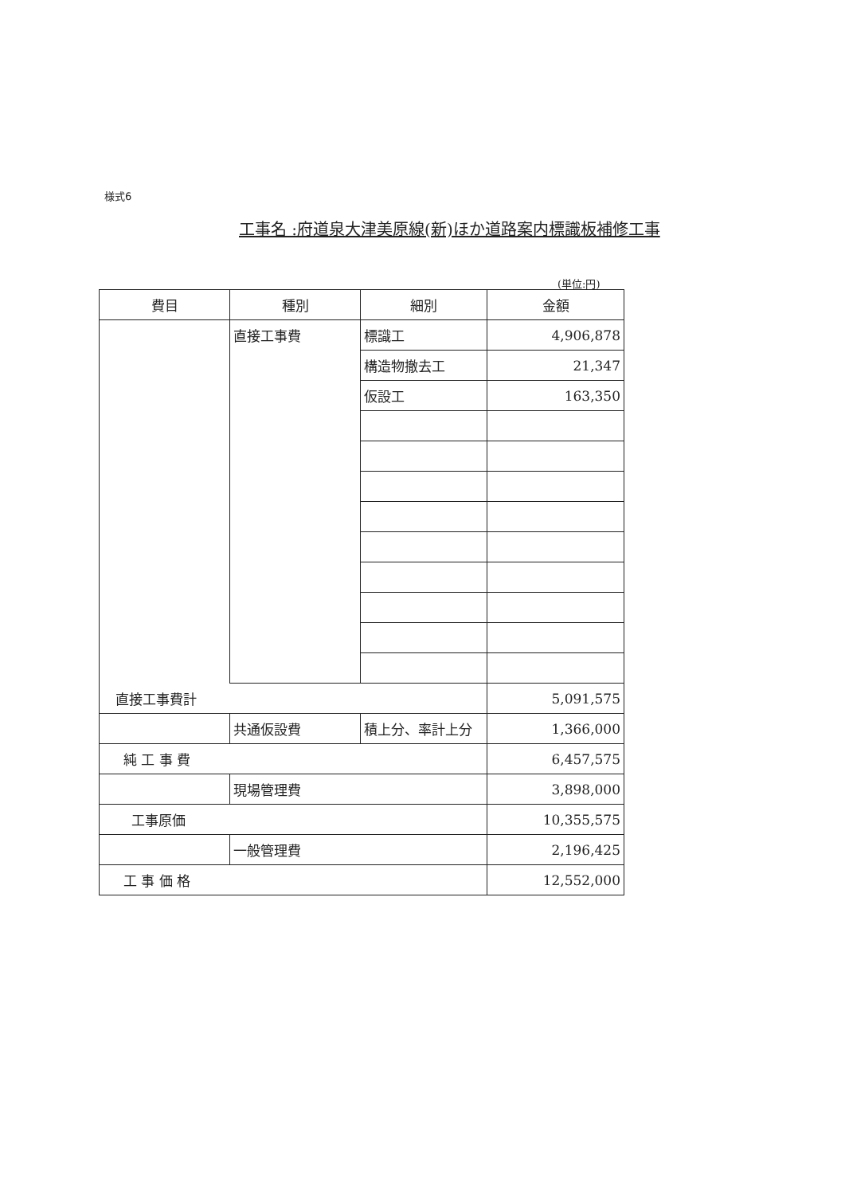様式6
工事名 :府道泉大津美原線(新)ほか道路案内標識板補修工事
(単位:円)
| 費目 | 種別 | 細別 | 金額 |
| --- | --- | --- | --- |
| | 直接工事費 | 標識工 | 4,906,878 |
| | | 構造物撤去工 | 21,347 |
| | | 仮設工 | 163,350 |
| 直接工事費計 | | | 5,091,575 |
| | 共通仮設費 | 積上分、率計上分 | 1,366,000 |
| 純 工 事 費 | | | 6,457,575 |
| | 現場管理費 | | 3,898,000 |
| 工事原価 | | | 10,355,575 |
| | 一般管理費 | | 2,196,425 |
| 工 事 価 格 | | | 12,552,000 |